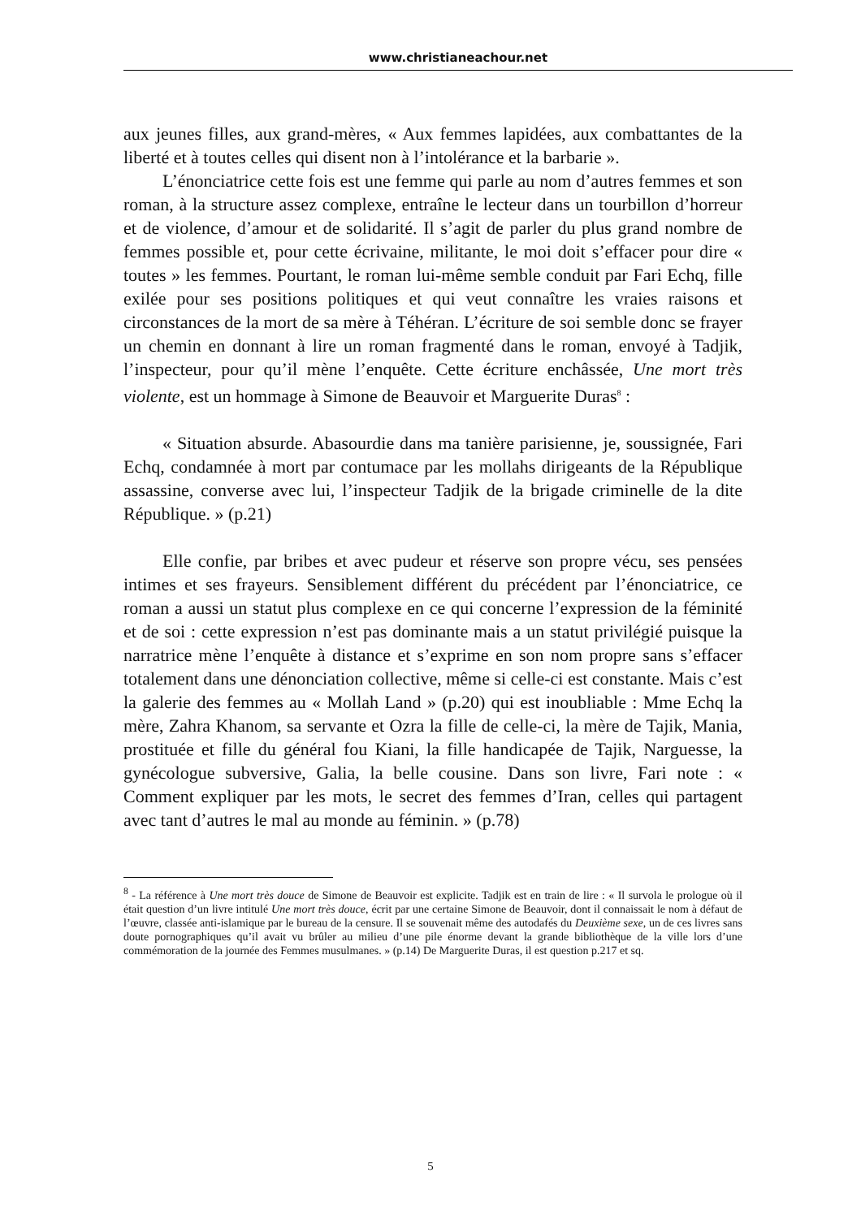www.christianeachour.net
aux jeunes filles, aux grand-mères, « Aux femmes lapidées, aux combattantes de la liberté et à toutes celles qui disent non à l’intolérance et la barbarie ».
L’énonciatrice cette fois est une femme qui parle au nom d’autres femmes et son roman, à la structure assez complexe, entraîne le lecteur dans un tourbillon d’horreur et de violence, d’amour et de solidarité. Il s’agit de parler du plus grand nombre de femmes possible et, pour cette écrivaine, militante, le moi doit s’effacer pour dire « toutes » les femmes. Pourtant, le roman lui-même semble conduit par Fari Echq, fille exilée pour ses positions politiques et qui veut connaître les vraies raisons et circonstances de la mort de sa mère à Téhéran. L’écriture de soi semble donc se frayer un chemin en donnant à lire un roman fragmenté dans le roman, envoyé à Tadjik, l’inspecteur, pour qu’il mène l’enquête. Cette écriture enchâssée, Une mort très violente, est un hommage à Simone de Beauvoir et Marguerite Duras<sup>8</sup> :
« Situation absurde. Abasourdie dans ma tanière parisienne, je, soussignée, Fari Echq, condamnée à mort par contumace par les mollahs dirigeants de la République assassine, converse avec lui, l’inspecteur Tadjik de la brigade criminelle de la dite République. » (p.21)
Elle confie, par bribes et avec pudeur et réserve son propre vécu, ses pensées intimes et ses frayeurs. Sensiblement différent du précédent par l’énonciatrice, ce roman a aussi un statut plus complexe en ce qui concerne l’expression de la féminité et de soi : cette expression n’est pas dominante mais a un statut privilégié puisque la narratrice mène l’enquête à distance et s’exprime en son nom propre sans s’effacer totalement dans une dénonciation collective, même si celle-ci est constante. Mais c’est la galerie des femmes au « Mollah Land » (p.20) qui est inoubliable : Mme Echq la mère, Zahra Khanom, sa servante et Ozra la fille de celle-ci, la mère de Tajik, Mania, prostituée et fille du général fou Kiani, la fille handicapée de Tajik, Narguesse, la gynécologue subversive, Galia, la belle cousine. Dans son livre, Fari note : « Comment expliquer par les mots, le secret des femmes d’Iran, celles qui partagent avec tant d’autres le mal au monde au féminin. » (p.78)
<sup>8</sup> - La référence à Une mort très douce de Simone de Beauvoir est explicite. Tadjik est en train de lire : « Il survola le prologue où il était question d’un livre intitulé Une mort très douce, écrit par une certaine Simone de Beauvoir, dont il connaissait le nom à défaut de l’œuvre, classée anti-islamique par le bureau de la censure. Il se souvenait même des autodafés du Deuxième sexe, un de ces livres sans doute pornographiques qu’il avait vu brûler au milieu d’une pile énorme devant la grande bibliothèque de la ville lors d’une commémoration de la journée des Femmes musulmanes. » (p.14) De Marguerite Duras, il est question p.217 et sq.
5